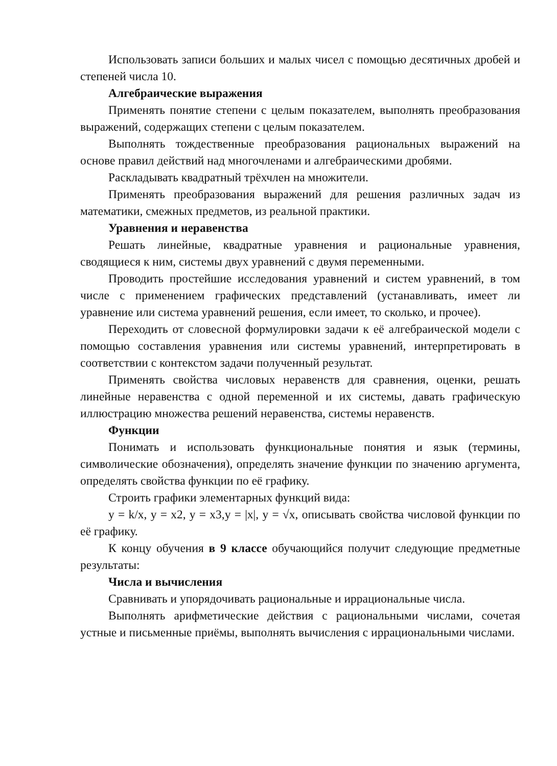Использовать записи больших и малых чисел с помощью десятичных дробей и степеней числа 10.
Алгебраические выражения
Применять понятие степени с целым показателем, выполнять преобразования выражений, содержащих степени с целым показателем.
Выполнять тождественные преобразования рациональных выражений на основе правил действий над многочленами и алгебраическими дробями.
Раскладывать квадратный трёхчлен на множители.
Применять преобразования выражений для решения различных задач из математики, смежных предметов, из реальной практики.
Уравнения и неравенства
Решать линейные, квадратные уравнения и рациональные уравнения, сводящиеся к ним, системы двух уравнений с двумя переменными.
Проводить простейшие исследования уравнений и систем уравнений, в том числе с применением графических представлений (устанавливать, имеет ли уравнение или система уравнений решения, если имеет, то сколько, и прочее).
Переходить от словесной формулировки задачи к её алгебраической модели с помощью составления уравнения или системы уравнений, интерпретировать в соответствии с контекстом задачи полученный результат.
Применять свойства числовых неравенств для сравнения, оценки, решать линейные неравенства с одной переменной и их системы, давать графическую иллюстрацию множества решений неравенства, системы неравенств.
Функции
Понимать и использовать функциональные понятия и язык (термины, символические обозначения), определять значение функции по значению аргумента, определять свойства функции по её графику.
Строить графики элементарных функций вида:
y = k/x, y = x2, y = x3,y = |x|, y = √x, описывать свойства числовой функции по её графику.
К концу обучения в 9 классе обучающийся получит следующие предметные результаты:
Числа и вычисления
Сравнивать и упорядочивать рациональные и иррациональные числа.
Выполнять арифметические действия с рациональными числами, сочетая устные и письменные приёмы, выполнять вычисления с иррациональными числами.